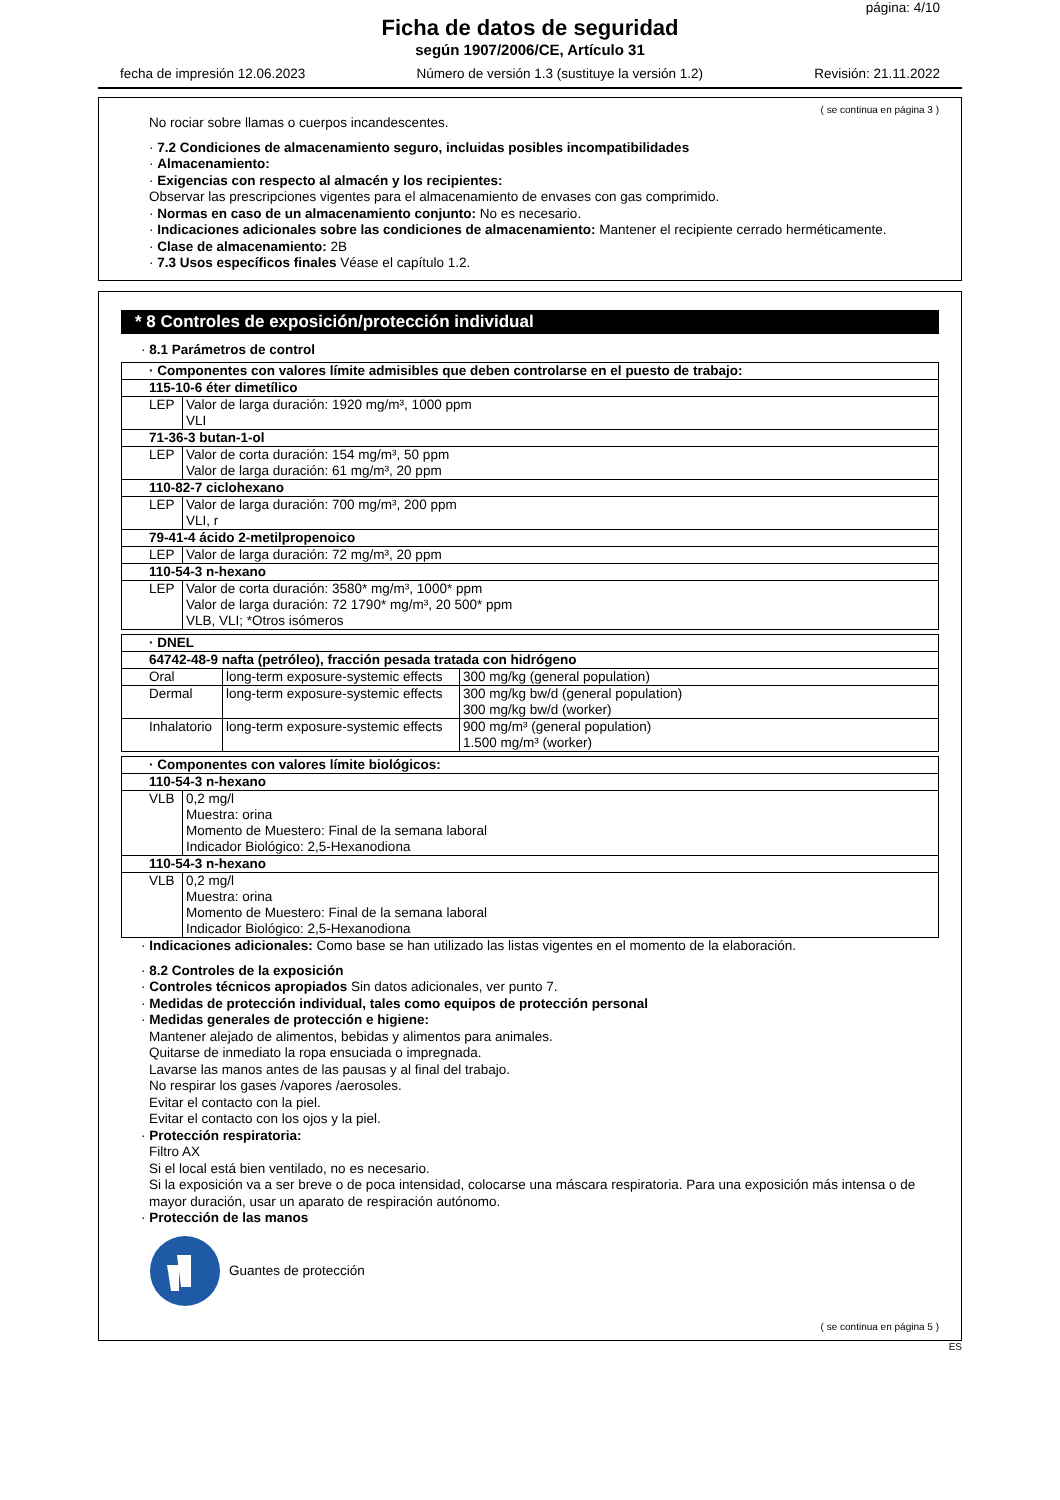página: 4/10
Ficha de datos de seguridad
según 1907/2006/CE, Artículo 31
fecha de impresión 12.06.2023 Número de versión 1.3 (sustituye la versión 1.2) Revisión: 21.11.2022
( se continua en página 3 )
No rociar sobre llamas o cuerpos incandescentes.
· 7.2 Condiciones de almacenamiento seguro, incluidas posibles incompatibilidades
· Almacenamiento:
· Exigencias con respecto al almacén y los recipientes:
Observar las prescripciones vigentes para el almacenamiento de envases con gas comprimido.
· Normas en caso de un almacenamiento conjunto: No es necesario.
· Indicaciones adicionales sobre las condiciones de almacenamiento: Mantener el recipiente cerrado herméticamente.
· Clase de almacenamiento: 2B
· 7.3 Usos específicos finales Véase el capítulo 1.2.
* 8 Controles de exposición/protección individual
· 8.1 Parámetros de control
| · Componentes con valores límite admisibles que deben controlarse en el puesto de trabajo: | |
| --- | --- |
| 115-10-6 éter dimetílico | |
| LEP | Valor de larga duración: 1920 mg/m³, 1000 ppm VLI |
| 71-36-3 butan-1-ol | |
| LEP | Valor de corta duración: 154 mg/m³, 50 ppm Valor de larga duración: 61 mg/m³, 20 ppm |
| 110-82-7 ciclohexano | |
| LEP | Valor de larga duración: 700 mg/m³, 200 ppm VLI, r |
| 79-41-4 ácido 2-metilpropenoico | |
| LEP | Valor de larga duración: 72 mg/m³, 20 ppm |
| 110-54-3 n-hexano | |
| LEP | Valor de corta duración: 3580* mg/m³, 1000* ppm Valor de larga duración: 72 1790* mg/m³, 20 500* ppm VLB, VLI; *Otros isómeros |
| · DNEL | | |
| --- | --- | --- |
| 64742-48-9 nafta (petróleo), fracción pesada tratada con hidrógeno | | |
| Oral | long-term exposure-systemic effects | 300 mg/kg (general population) |
| Dermal | long-term exposure-systemic effects | 300 mg/kg bw/d (general population) 300 mg/kg bw/d (worker) |
| Inhalatorio | long-term exposure-systemic effects | 900 mg/m³ (general population) 1.500 mg/m³ (worker) |
| · Componentes con valores límite biológicos: | |
| --- | --- |
| 110-54-3 n-hexano | |
| VLB | 0,2 mg/l Muestra: orina Momento de Muestero: Final de la semana laboral Indicador Biológico: 2,5-Hexanodiona |
| 110-54-3 n-hexano | |
| VLB | 0,2 mg/l Muestra: orina Momento de Muestero: Final de la semana laboral Indicador Biológico: 2,5-Hexanodiona |
· Indicaciones adicionales: Como base se han utilizado las listas vigentes en el momento de la elaboración.
· 8.2 Controles de la exposición
· Controles técnicos apropiados Sin datos adicionales, ver punto 7.
· Medidas de protección individual, tales como equipos de protección personal
· Medidas generales de protección e higiene:
Mantener alejado de alimentos, bebidas y alimentos para animales.
Quitarse de inmediato la ropa ensuciada o impregnada.
Lavarse las manos antes de las pausas y al final del trabajo.
No respirar los gases /vapores /aerosoles.
Evitar el contacto con la piel.
Evitar el contacto con los ojos y la piel.
· Protección respiratoria:
Filtro AX
Si el local está bien ventilado, no es necesario.
Si la exposición va a ser breve o de poca intensidad, colocarse una máscara respiratoria. Para una exposición más intensa o de mayor duración, usar un aparato de respiración autónomo.
· Protección de las manos
Guantes de protección
( se continua en página 5 )
ES